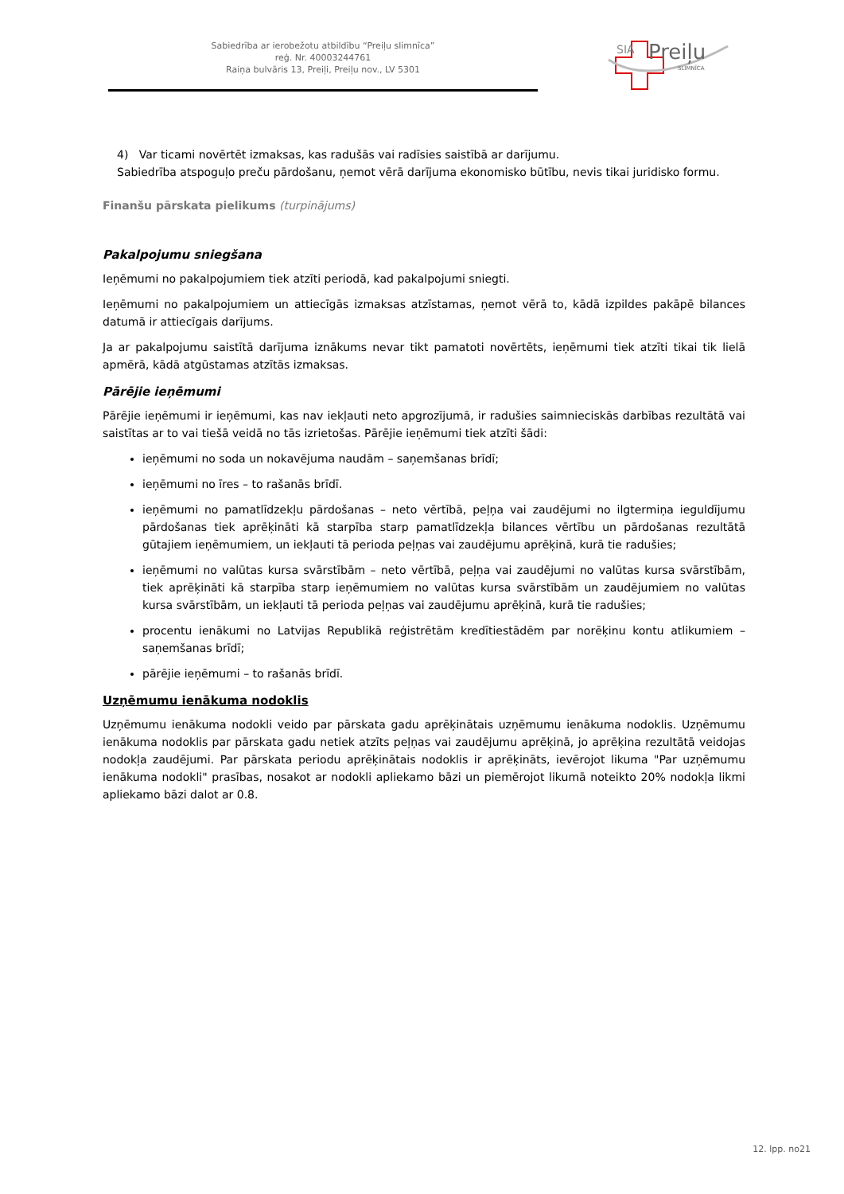Sabiedrība ar ierobežotu atbildību “Preiļu slimnīca”
reģ. Nr. 40003244761
Raiņa bulvāris 13, Preiļi, Preiļu nov., LV 5301
SIA Preiļu
SLIMNĪCA
4) Var ticami novērtēt izmaksas, kas radušās vai radīsies saistībā ar darījumu.
Sabiedrība atspoguļo preču pārdošanu, ņemot vērā darījuma ekonomisko būtību, nevis tikai juridisko formu.
Finanšu pārskata pielikums (turpinājums)
Pakalpojumu sniegšana
Ieņēmumi no pakalpojumiem tiek atzīti periodā, kad pakalpojumi sniegti.
Ieņēmumi no pakalpojumiem un attiecīgās izmaksas atzīstamas, ņemot vērā to, kādā izpildes pakāpē bilances datumā ir attiecīgais darījums.
Ja ar pakalpojumu saistītā darījuma iznākums nevar tikt pamatoti novērtēts, ieņēmumi tiek atzīti tikai tik lielā apmērā, kādā atgūstamas atzītās izmaksas.
Pārējie ieņēmumi
Pārējie ieņēmumi ir ieņēmumi, kas nav iekļauti neto apgrozījumā, ir radušies saimnieciskās darbības rezultātā vai saistītas ar to vai tiešā veidā no tās izrietošas. Pārējie ieņēmumi tiek atzīti šādi:
ieņēmumi no soda un nokavējuma naudām – saņemšanas brīdī;
ieņēmumi no īres – to rašanās brīdī.
ieņēmumi no pamatlīdzekļu pārdošanas – neto vērtībā, peļņa vai zaudējumi no ilgtermiņa ieguldījumu pārdošanas tiek aprēķināti kā starpība starp pamatlīdzekļa bilances vērtību un pārdošanas rezultātā gūtajiem ieņēmumiem, un iekļauti tā perioda peļņas vai zaudējumu aprēķinā, kurā tie radušies;
ieņēmumi no valūtas kursa svārstībām – neto vērtībā, peļņa vai zaudējumi no valūtas kursa svārstībām, tiek aprēķināti kā starpība starp ieņēmumiem no valūtas kursa svārstībām un zaudējumiem no valūtas kursa svārstībām, un iekļauti tā perioda peļņas vai zaudējumu aprēķinā, kurā tie radušies;
procentu ienākumi no Latvijas Republikā reģistrētām kredītiestādēm par norēķinu kontu atlikumiem – saņemšanas brīdī;
pārējie ieņēmumi – to rašanās brīdī.
Uzņēmumu ienākuma nodoklis
Uzņēmumu ienākuma nodokli veido par pārskata gadu aprēķinātais uzņēmumu ienākuma nodoklis. Uzņēmumu ienākuma nodoklis par pārskata gadu netiek atzīts peļņas vai zaudējumu aprēķinā, jo aprēķina rezultātā veidojas nodokļa zaudējumi. Par pārskata periodu aprēķinātais nodoklis ir aprēķināts, ievērojot likuma "Par uzņēmumu ienākuma nodokli" prasības, nosakot ar nodokli apliekamo bāzi un piemērojot likumā noteikto 20% nodokļa likmi apliekamo bāzi dalot ar 0.8.
12. lpp. no21